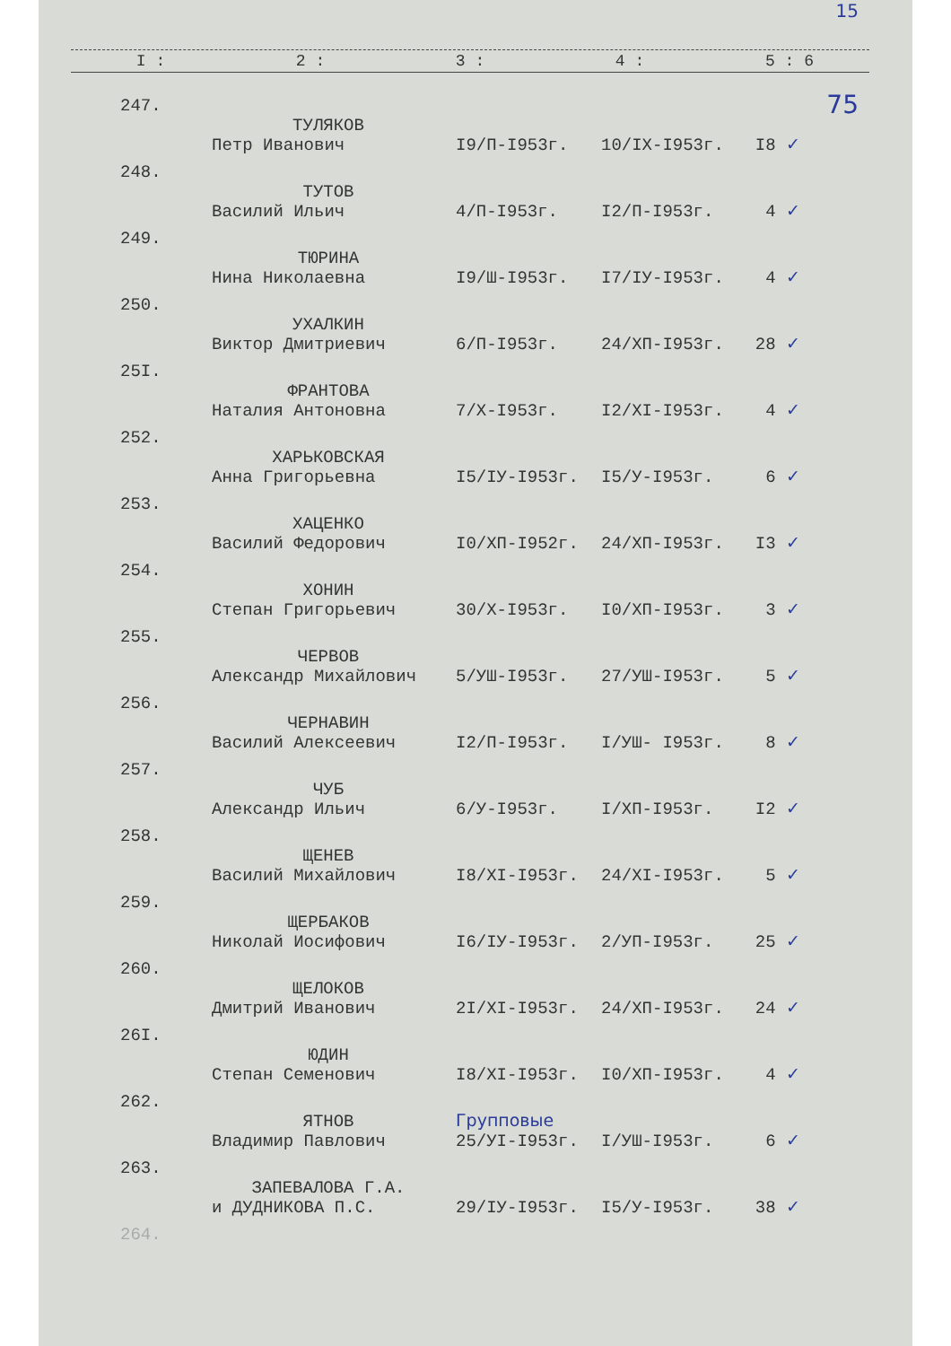15
I : 2 : 3 : 4 : 5 : 6
75
| 247. | ТУЛЯКОВ Петр Иванович | I9/П-I953г. | 10/IX-I953г. | I8 ✓ |
| 248. | ТУТОВ Василий Ильич | 4/П-I953г. | I2/П-I953г. | 4 ✓ |
| 249. | ТЮРИНА Нина Николаевна | I9/Ш-I953г. | I7/IУ-I953г. | 4 ✓ |
| 250. | УХАЛКИН Виктор Дмитриевич | 6/П-I953г. | 24/ХП-I953г. | 28 ✓ |
| 25I. | ФРАНТОВА Наталия Антоновна | 7/Х-I953г. | I2/XI-I953г. | 4 ✓ |
| 252. | ХАРЬКОВСКАЯ Анна Григорьевна | I5/IУ-I953г. | I5/У-I953г. | 6 ✓ |
| 253. | ХАЦЕНКО Василий Федорович | I0/ХП-I952г. | 24/ХП-I953г. | I3 ✓ |
| 254. | ХОНИН Степан Григорьевич | 30/Х-I953г. | I0/ХП-I953г. | 3 ✓ |
| 255. | ЧЕРВОВ Александр Михайлович | 5/УШ-I953г. | 27/УШ-I953г. | 5 ✓ |
| 256. | ЧЕРНАВИН Василий Алексеевич | I2/П-I953г. | I/УШ- I953г. | 8 ✓ |
| 257. | ЧУБ Александр Ильич | 6/У-I953г. | I/ХП-I953г. | I2 ✓ |
| 258. | ЩЕНЕВ Василий Михайлович | I8/XI-I953г. | 24/XI-I953г. | 5 ✓ |
| 259. | ЩЕРБАКОВ Николай Иосифович | I6/IУ-I953г. | 2/УП-I953г. | 25 ✓ |
| 260. | ЩЕЛОКОВ Дмитрий Иванович | 2I/XI-I953г. | 24/ХП-I953г. | 24 ✓ |
| 26I. | ЮДИН Степан Семенович | I8/XI-I953г. | I0/ХП-I953г. | 4 ✓ |
| 262. | ЯТНОВ Владимир Павлович | Групповые 25/УI-I953г. | I/УШ-I953г. | 6 ✓ |
| 263. | ЗАПЕВАЛОВА Г.А. и ДУДНИКОВА П.С. | 29/IУ-I953г. | I5/У-I953г. | 38 ✓ |
| 264. | | | | |